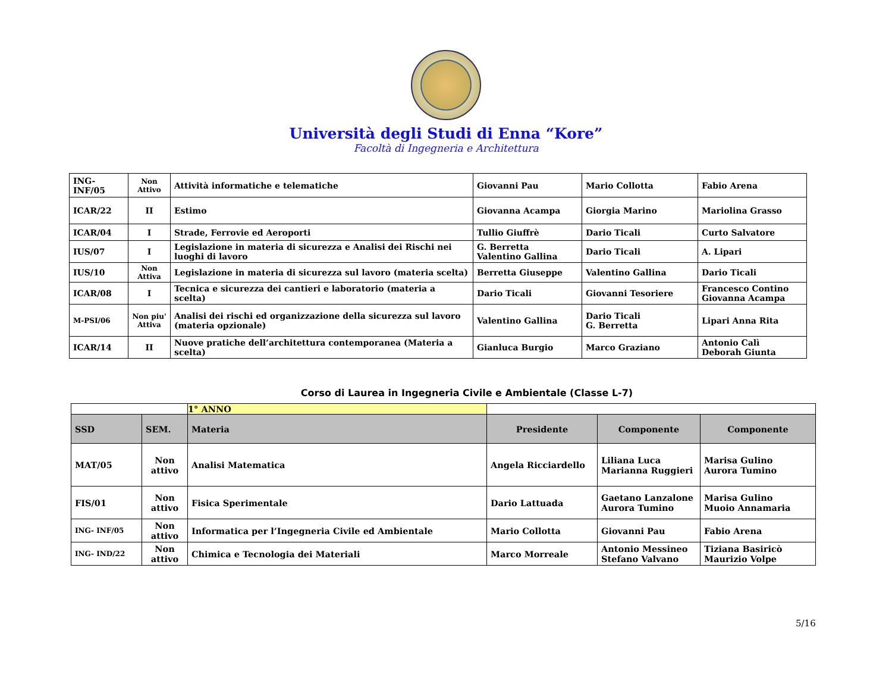Università degli Studi di Enna “Kore”
Facoltà di Ingegneria e Architettura
| ING-INF/05 | Non Attivo | Attività informatiche e telematiche | Giovanni Pau | Mario Collotta | Fabio Arena |
| ICAR/22 | II | Estimo | Giovanna Acampa | Giorgia Marino | Mariolina Grasso |
| ICAR/04 | I | Strade, Ferrovie ed Aeroporti | Tullio Giuffrè | Dario Ticali | Curto Salvatore |
| IUS/07 | I | Legislazione in materia di sicurezza e Analisi dei Rischi nei luoghi di lavoro | G. Berretta Valentino Gallina | Dario Ticali | A. Lipari |
| IUS/10 | Non Attiva | Legislazione in materia di sicurezza sul lavoro (materia scelta) | Berretta Giuseppe | Valentino Gallina | Dario Ticali |
| ICAR/08 | I | Tecnica e sicurezza dei cantieri e laboratorio (materia a scelta) | Dario Ticali | Giovanni Tesoriere | Francesco Contino Giovanna Acampa |
| M-PSI/06 | Non piu' Attiva | Analisi dei rischi ed organizzazione della sicurezza sul lavoro (materia opzionale) | Valentino Gallina | Dario Ticali G. Berretta | Lipari Anna Rita |
| ICAR/14 | II | Nuove pratiche dell’architettura contemporanea (Materia a scelta) | Gianluca Burgio | Marco Graziano | Antonio Calì Deborah Giunta |
Corso di Laurea in Ingegneria Civile e Ambientale (Classe L-7)
| | | 1° ANNO | | | |
| SSD | SEM. | Materia | Presidente | Componente | Componente |
| MAT/05 | Non attivo | Analisi Matematica | Angela Ricciardello | Liliana Luca Marianna Ruggieri | Marisa Gulino Aurora Tumino |
| FIS/01 | Non attivo | Fisica Sperimentale | Dario Lattuada | Gaetano Lanzalone Aurora Tumino | Marisa Gulino Muoio Annamaria |
| ING- INF/05 | Non attivo | Informatica per l’Ingegneria Civile ed Ambientale | Mario Collotta | Giovanni Pau | Fabio Arena |
| ING- IND/22 | Non attivo | Chimica e Tecnologia dei Materiali | Marco Morreale | Antonio Messineo Stefano Valvano | Tiziana Basiricò Maurizio Volpe |
5/16